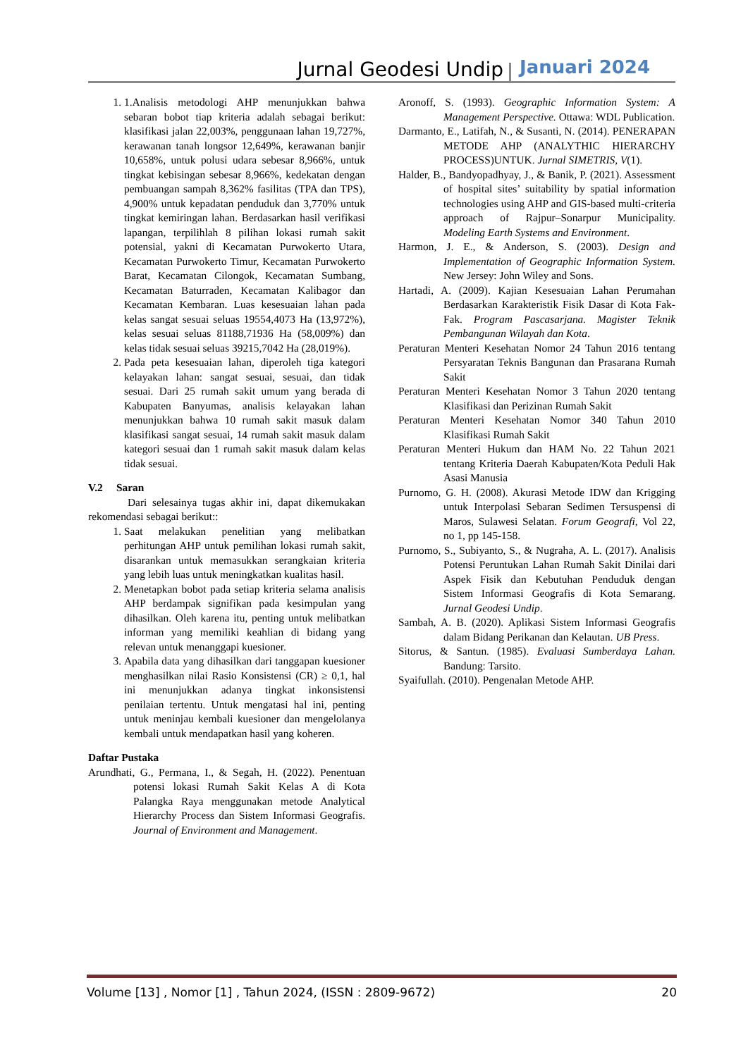Jurnal Geodesi Undip Januari 2024
1. 1.Analisis metodologi AHP menunjukkan bahwa sebaran bobot tiap kriteria adalah sebagai berikut: klasifikasi jalan 22,003%, penggunaan lahan 19,727%, kerawanan tanah longsor 12,649%, kerawanan banjir 10,658%, untuk polusi udara sebesar 8,966%, untuk tingkat kebisingan sebesar 8,966%, kedekatan dengan pembuangan sampah 8,362% fasilitas (TPA dan TPS), 4,900% untuk kepadatan penduduk dan 3,770% untuk tingkat kemiringan lahan. Berdasarkan hasil verifikasi lapangan, terpilihlah 8 pilihan lokasi rumah sakit potensial, yakni di Kecamatan Purwokerto Utara, Kecamatan Purwokerto Timur, Kecamatan Purwokerto Barat, Kecamatan Cilongok, Kecamatan Sumbang, Kecamatan Baturraden, Kecamatan Kalibagor dan Kecamatan Kembaran. Luas kesesuaian lahan pada kelas sangat sesuai seluas 19554,4073 Ha (13,972%), kelas sesuai seluas 81188,71936 Ha (58,009%) dan kelas tidak sesuai seluas 39215,7042 Ha (28,019%).
2. Pada peta kesesuaian lahan, diperoleh tiga kategori kelayakan lahan: sangat sesuai, sesuai, dan tidak sesuai. Dari 25 rumah sakit umum yang berada di Kabupaten Banyumas, analisis kelayakan lahan menunjukkan bahwa 10 rumah sakit masuk dalam klasifikasi sangat sesuai, 14 rumah sakit masuk dalam kategori sesuai dan 1 rumah sakit masuk dalam kelas tidak sesuai.
V.2 Saran
Dari selesainya tugas akhir ini, dapat dikemukakan rekomendasi sebagai berikut::
1. Saat melakukan penelitian yang melibatkan perhitungan AHP untuk pemilihan lokasi rumah sakit, disarankan untuk memasukkan serangkaian kriteria yang lebih luas untuk meningkatkan kualitas hasil.
2. Menetapkan bobot pada setiap kriteria selama analisis AHP berdampak signifikan pada kesimpulan yang dihasilkan. Oleh karena itu, penting untuk melibatkan informan yang memiliki keahlian di bidang yang relevan untuk menanggapi kuesioner.
3. Apabila data yang dihasilkan dari tanggapan kuesioner menghasilkan nilai Rasio Konsistensi (CR) ≥ 0,1, hal ini menunjukkan adanya tingkat inkonsistensi penilaian tertentu. Untuk mengatasi hal ini, penting untuk meninjau kembali kuesioner dan mengelolanya kembali untuk mendapatkan hasil yang koheren.
Daftar Pustaka
Arundhati, G., Permana, I., & Segah, H. (2022). Penentuan potensi lokasi Rumah Sakit Kelas A di Kota Palangka Raya menggunakan metode Analytical Hierarchy Process dan Sistem Informasi Geografis. Journal of Environment and Management.
Aronoff, S. (1993). Geographic Information System: A Management Perspective. Ottawa: WDL Publication.
Darmanto, E., Latifah, N., & Susanti, N. (2014). PENERAPAN METODE AHP (ANALYTHIC HIERARCHY PROCESS)UNTUK. Jurnal SIMETRIS, V(1).
Halder, B., Bandyopadhyay, J., & Banik, P. (2021). Assessment of hospital sites’ suitability by spatial information technologies using AHP and GIS-based multi-criteria approach of Rajpur–Sonarpur Municipality. Modeling Earth Systems and Environment.
Harmon, J. E., & Anderson, S. (2003). Design and Implementation of Geographic Information System. New Jersey: John Wiley and Sons.
Hartadi, A. (2009). Kajian Kesesuaian Lahan Perumahan Berdasarkan Karakteristik Fisik Dasar di Kota Fak-Fak. Program Pascasarjana. Magister Teknik Pembangunan Wilayah dan Kota.
Peraturan Menteri Kesehatan Nomor 24 Tahun 2016 tentang Persyaratan Teknis Bangunan dan Prasarana Rumah Sakit
Peraturan Menteri Kesehatan Nomor 3 Tahun 2020 tentang Klasifikasi dan Perizinan Rumah Sakit
Peraturan Menteri Kesehatan Nomor 340 Tahun 2010 Klasifikasi Rumah Sakit
Peraturan Menteri Hukum dan HAM No. 22 Tahun 2021 tentang Kriteria Daerah Kabupaten/Kota Peduli Hak Asasi Manusia
Purnomo, G. H. (2008). Akurasi Metode IDW dan Krigging untuk Interpolasi Sebaran Sedimen Tersuspensi di Maros, Sulawesi Selatan. Forum Geografi, Vol 22, no 1, pp 145-158.
Purnomo, S., Subiyanto, S., & Nugraha, A. L. (2017). Analisis Potensi Peruntukan Lahan Rumah Sakit Dinilai dari Aspek Fisik dan Kebutuhan Penduduk dengan Sistem Informasi Geografis di Kota Semarang. Jurnal Geodesi Undip.
Sambah, A. B. (2020). Aplikasi Sistem Informasi Geografis dalam Bidang Perikanan dan Kelautan. UB Press.
Sitorus, & Santun. (1985). Evaluasi Sumberdaya Lahan. Bandung: Tarsito.
Syaifullah. (2010). Pengenalan Metode AHP.
Volume [13] , Nomor [1] , Tahun 2024, (ISSN : 2809-9672) 20